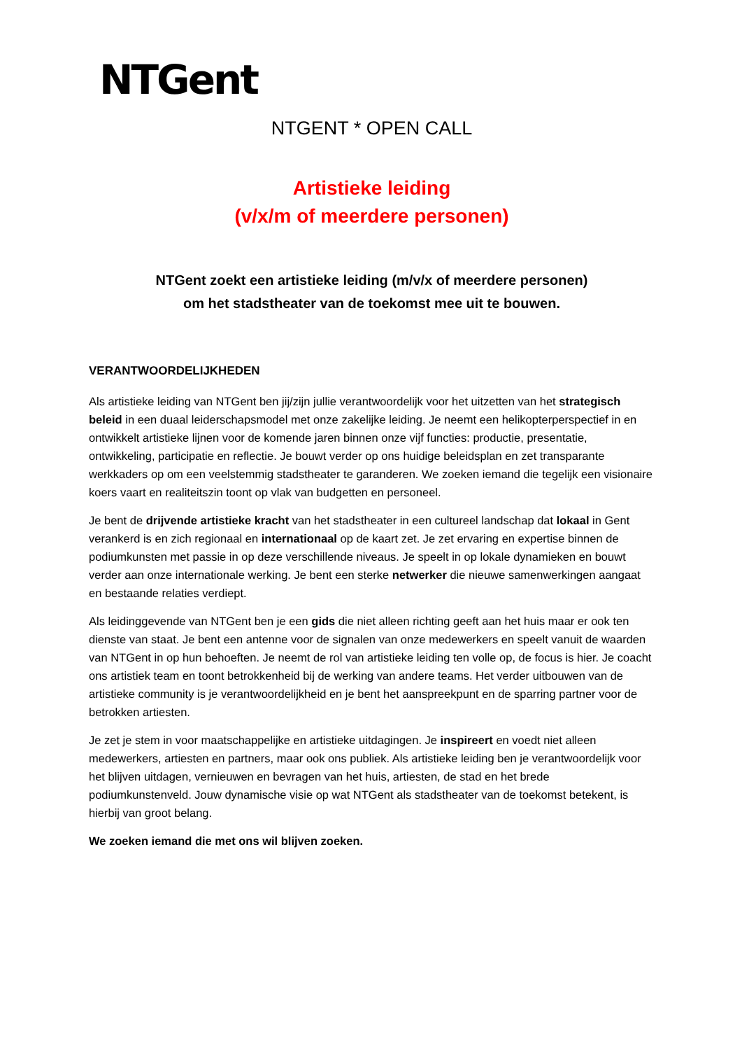NTGent
NTGENT * OPEN CALL
Artistieke leiding
(v/x/m of meerdere personen)
NTGent zoekt een artistieke leiding (m/v/x of meerdere personen)
om het stadstheater van de toekomst mee uit te bouwen.
VERANTWOORDELIJKHEDEN
Als artistieke leiding van NTGent ben jij/zijn jullie verantwoordelijk voor het uitzetten van het strategisch beleid in een duaal leiderschapsmodel met onze zakelijke leiding. Je neemt een helikopterperspectief in en ontwikkelt artistieke lijnen voor de komende jaren binnen onze vijf functies: productie, presentatie, ontwikkeling, participatie en reflectie. Je bouwt verder op ons huidige beleidsplan en zet transparante werkkaders op om een veelstemmig stadstheater te garanderen. We zoeken iemand die tegelijk een visionaire koers vaart en realiteitszin toont op vlak van budgetten en personeel.
Je bent de drijvende artistieke kracht van het stadstheater in een cultureel landschap dat lokaal in Gent verankerd is en zich regionaal en internationaal op de kaart zet. Je zet ervaring en expertise binnen de podiumkunsten met passie in op deze verschillende niveaus. Je speelt in op lokale dynamieken en bouwt verder aan onze internationale werking. Je bent een sterke netwerker die nieuwe samenwerkingen aangaat en bestaande relaties verdiept.
Als leidinggevende van NTGent ben je een gids die niet alleen richting geeft aan het huis maar er ook ten dienste van staat. Je bent een antenne voor de signalen van onze medewerkers en speelt vanuit de waarden van NTGent in op hun behoeften. Je neemt de rol van artistieke leiding ten volle op, de focus is hier. Je coacht ons artistiek team en toont betrokkenheid bij de werking van andere teams. Het verder uitbouwen van de artistieke community is je verantwoordelijkheid en je bent het aanspreekpunt en de sparring partner voor de betrokken artiesten.
Je zet je stem in voor maatschappelijke en artistieke uitdagingen. Je inspireert en voedt niet alleen medewerkers, artiesten en partners, maar ook ons publiek. Als artistieke leiding ben je verantwoordelijk voor het blijven uitdagen, vernieuwen en bevragen van het huis, artiesten, de stad en het brede podiumkunstenveld. Jouw dynamische visie op wat NTGent als stadstheater van de toekomst betekent, is hierbij van groot belang.
We zoeken iemand die met ons wil blijven zoeken.